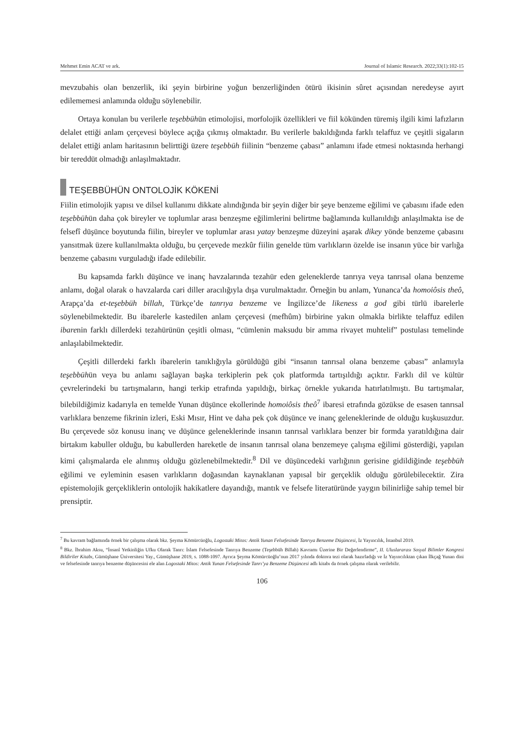Mehmet Emin ACAT ve ark. Journal of Islamic Research. 2022;33(1):102-15
mevzubahis olan benzerlik, iki şeyin birbirine yoğun benzerliğinden ötürü ikisinin sûret açısından neredeyse ayırt edilememesi anlamında olduğu söylenebilir.
Ortaya konulan bu verilerle teşebbühün etimolojisi, morfolojik özellikleri ve fiil kökünden türemiş ilgili kimi lafızların delalet ettiği anlam çerçevesi böylece açığa çıkmış olmaktadır. Bu verilerle bakıldığında farklı telaffuz ve çeşitli sigaların delalet ettiği anlam haritasının belirttiği üzere teşebbüh fiilinin “benzeme çabası” anlamını ifade etmesi noktasında herhangi bir tereddüt olmadığı anlaşılmaktadır.
TEŞEBBÜHÜN ONTOLOJİK KÖKENİ
Fiilin etimolojik yapısı ve dilsel kullanımı dikkate alındığında bir şeyin diğer bir şeye benzeme eğilimi ve çabasını ifade eden teşebbühün daha çok bireyler ve toplumlar arası benzeşme eğilimlerini belirtme bağlamında kullanıldığı anlaşılmakta ise de felsefî düşünce boyutunda fiilin, bireyler ve toplumlar arası yatay benzeşme düzeyini aşarak dikey yönde benzeme çabasını yansıtmak üzere kullanılmakta olduğu, bu çerçevede mezkûr fiilin genelde tüm varlıkların özelde ise insanın yüce bir varlığa benzeme çabasını vurguladığı ifade edilebilir.
Bu kapsamda farklı düşünce ve inanç havzalarında tezahür eden geleneklerde tanrıya veya tanrısal olana benzeme anlamı, doğal olarak o havzalarda cari diller aracılığıyla dışa vurulmaktadır. Örneğin bu anlam, Yunanca’da homoiôsis theô, Arapça’da et-teşebbüh billah, Türkçe’de tanrıya benzeme ve İngilizce’de likeness a god gibi türlü ibarelerle söylenebilmektedir. Bu ibarelerle kastedilen anlam çerçevesi (mefhûm) birbirine yakın olmakla birlikte telaffuz edilen ibarenin farklı dillerdeki tezahürünün çeşitli olması, “cümlenin maksudu bir amma rivayet muhtelif” postulası temelinde anlaşılabilmektedir.
Çeşitli dillerdeki farklı ibarelerin tanıklığıyla görüldüğü gibi “insanın tanrısal olana benzeme çabası” anlamıyla teşebbühün veya bu anlamı sağlayan başka terkiplerin pek çok platformda tartışıldığı açıktır. Farklı dil ve kültür çevrelerindeki bu tartışmaların, hangi terkip etrafında yapıldığı, birkaç örnekle yukarıda hatırlatılmıştı. Bu tartışmalar, bilebildiğimiz kadarıyla en temelde Yunan düşünce ekollerinde homoiôsis theô<sup>7</sup> ibaresi etrafında gözükse de esasen tanrısal varlıklara benzeme fikrinin izleri, Eski Mısır, Hint ve daha pek çok düşünce ve inanç geleneklerinde de olduğu kuşkusuzdur. Bu çerçevede söz konusu inanç ve düşünce geleneklerinde insanın tanrısal varlıklara benzer bir formda yaratıldığına dair birtakım kabuller olduğu, bu kabullerden hareketle de insanın tanrısal olana benzemeye çalışma eğilimi gösterdiği, yapılan kimi çalışmalarda ele alınmış olduğu gözlenebilmektedir.<sup>8</sup> Dil ve düşüncedeki varlığının gerisine gidildiğinde teşebbüh eğilimi ve eyleminin esasen varlıkların doğasından kaynaklanan yapısal bir gerçeklik olduğu görülebilecektir. Zira epistemolojik gerçekliklerin ontolojik hakikatlere dayandığı, mantık ve felsefe literatüründe yaygın bilinirliğe sahip temel bir prensiptir.
<sup>7</sup> Bu kavram bağlamında örnek bir çalışma olarak bkz. Şeyma Kömürcüoğlu, Logostaki Mitos: Antik Yunan Felsefesinde Tanrıya Benzeme Düşüncesi, İz Yayıncılık, İstanbul 2019.
<sup>8</sup> Bkz. İbrahim Aksu, “İnsanî Yetkinliğin Ufku Olarak Tanrı: İslam Felsefesinde Tanrıya Benzeme (Teşebbüh Billah) Kavramı Üzerine Bir Değerlendirme”, II. Uluslararası Sosyal Bilimler Kongresi Bildiriler Kitabı, Gümüşhane Üniversitesi Yay., Gümüşhane 2019, s. 1088-1097. Ayrıca Şeyma Kömürcüoğlu’nun 2017 yılında doktora tezi olarak hazırladığı ve İz Yayıncılıktan çıkan İlkçağ Yunan dini ve felsefesinde tanrıya benzeme düşüncesini ele alan Logostaki Mitos: Antik Yunan Felsefesinde Tanrı’ya Benzeme Düşüncesi adlı kitabı da örnek çalışma olarak verilebilir.
106